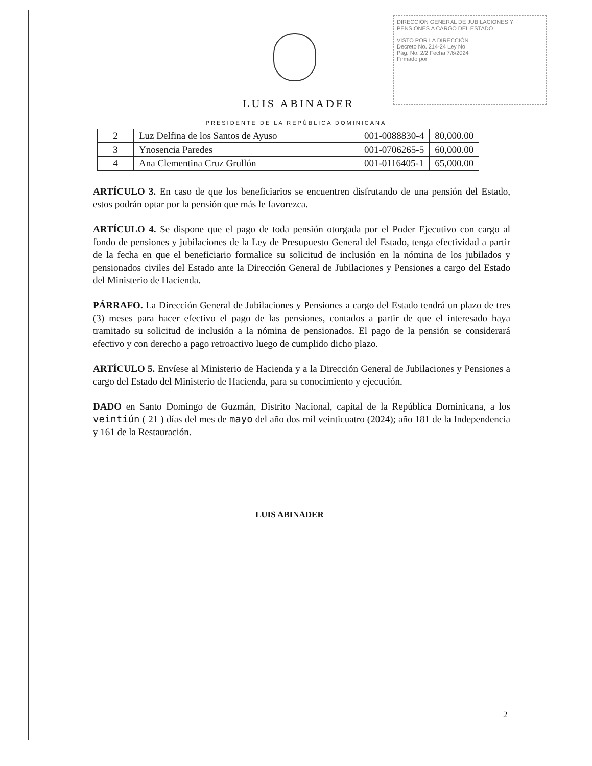DIRECCIÓN GENERAL DE JUBILACIONES Y PENSIONES A CARGO DEL ESTADO
VISTO POR LA DIRECCIÓN
Decreto No. 214-24 Ley No.
Pág. No. 2/2 Fecha 7/6/2024
Firmado por
LUIS ABINADER
PRESIDENTE DE LA REPÚBLICA DOMINICANA
| 2 | Luz Delfina de los Santos de Ayuso | 001-0088830-4 | 80,000.00 |
| 3 | Ynosencia Paredes | 001-0706265-5 | 60,000.00 |
| 4 | Ana Clementina Cruz Grullón | 001-0116405-1 | 65,000.00 |
ARTÍCULO 3. En caso de que los beneficiarios se encuentren disfrutando de una pensión del Estado, estos podrán optar por la pensión que más le favorezca.
ARTÍCULO 4. Se dispone que el pago de toda pensión otorgada por el Poder Ejecutivo con cargo al fondo de pensiones y jubilaciones de la Ley de Presupuesto General del Estado, tenga efectividad a partir de la fecha en que el beneficiario formalice su solicitud de inclusión en la nómina de los jubilados y pensionados civiles del Estado ante la Dirección General de Jubilaciones y Pensiones a cargo del Estado del Ministerio de Hacienda.
PÁRRAFO. La Dirección General de Jubilaciones y Pensiones a cargo del Estado tendrá un plazo de tres (3) meses para hacer efectivo el pago de las pensiones, contados a partir de que el interesado haya tramitado su solicitud de inclusión a la nómina de pensionados. El pago de la pensión se considerará efectivo y con derecho a pago retroactivo luego de cumplido dicho plazo.
ARTÍCULO 5. Envíese al Ministerio de Hacienda y a la Dirección General de Jubilaciones y Pensiones a cargo del Estado del Ministerio de Hacienda, para su conocimiento y ejecución.
DADO en Santo Domingo de Guzmán, Distrito Nacional, capital de la República Dominicana, a los veintiún ( 21 ) días del mes de mayo del año dos mil veinticuatro (2024); año 181 de la Independencia y 161 de la Restauración.
LUIS ABINADER
2